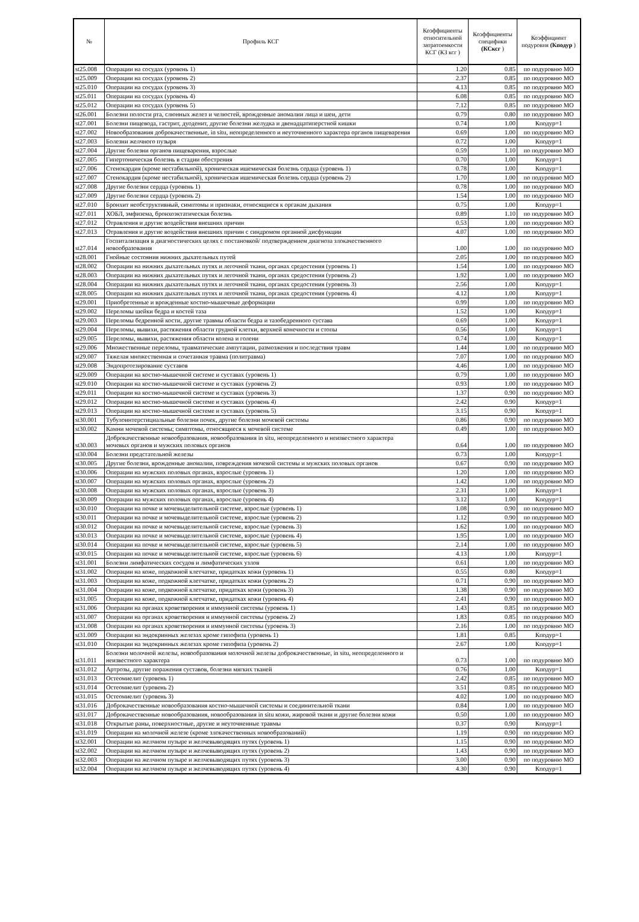| № | Профиль КСГ | Коэффициенты относительной затратоемкости КСГ (КЗ ксг ) | Коэффициенты специфики (КСксг ) | Коэффициент подуровня (Кподур ) |
| --- | --- | --- | --- | --- |
| st25.008 | Операции на сосудах (уровень 1) | 1.20 | 0.85 | по подуровню МО |
| st25.009 | Операции на сосудах (уровень 2) | 2.37 | 0.85 | по подуровню МО |
| st25.010 | Операции на сосудах (уровень 3) | 4.13 | 0.85 | по подуровню МО |
| st25.011 | Операции на сосудах (уровень 4) | 6.08 | 0.85 | по подуровню МО |
| st25.012 | Операции на сосудах (уровень 5) | 7.12 | 0.85 | по подуровню МО |
| st26.001 | Болезни полости рта, слюнных желез и челюстей, врожденные аномалии лица и шеи, дети | 0.79 | 0.80 | по подуровню МО |
| st27.001 | Болезни пищевода, гастрит, дуоденит, другие болезни желудка и двенадцатиперстной кишки | 0.74 | 1.00 | Кподур=1 |
| st27.002 | Новообразования доброкачественные, in situ, неопределенного и неуточненного характера органов пищеварения | 0.69 | 1.00 | по подуровню МО |
| st27.003 | Болезни желчного пузыря | 0.72 | 1.00 | Кподур=1 |
| st27.004 | Другие болезни органов пищеварения, взрослые | 0.59 | 1.10 | по подуровню МО |
| st27.005 | Гипертоническая болезнь в стадии обострения | 0.70 | 1.00 | Кподур=1 |
| st27.006 | Стенокардия (кроме нестабильной), хроническая ишемическая болезнь сердца (уровень 1) | 0.78 | 1.00 | Кподур=1 |
| st27.007 | Стенокардия (кроме нестабильной), хроническая ишемическая болезнь сердца (уровень 2) | 1.70 | 1.00 | по подуровню МО |
| st27.008 | Другие болезни сердца (уровень 1) | 0.78 | 1.00 | по подуровню МО |
| st27.009 | Другие болезни сердца (уровень 2) | 1.54 | 1.00 | по подуровню МО |
| st27.010 | Бронхит необструктивный, симптомы и признаки, относящиеся к органам дыхания | 0.75 | 1.00 | Кподур=1 |
| st27.011 | ХОБЛ, эмфизема, бронхоэктатическая болезнь | 0.89 | 1.10 | по подуровню МО |
| st27.012 | Отравления и другие воздействия внешних причин | 0.53 | 1.00 | по подуровню МО |
| st27.013 | Отравления и другие воздействия внешних причин с синдромом органной дисфункции | 4.07 | 1.00 | по подуровню МО |
| st27.014 | Госпитализация в диагностических целях с постановкой/ подтверждением диагноза злокачественного новообразования | 1.00 | 1.00 | по подуровню МО |
| st28.001 | Гнойные состояния нижних дыхательных путей | 2.05 | 1.00 | по подуровню МО |
| st28.002 | Операции на нижних дыхательных путях и легочной ткани, органах средостения (уровень 1) | 1.54 | 1.00 | по подуровню МО |
| st28.003 | Операции на нижних дыхательных путях и легочной ткани, органах средостения (уровень 2) | 1.92 | 1.00 | по подуровню МО |
| st28.004 | Операции на нижних дыхательных путях и легочной ткани, органах средостения (уровень 3) | 2.56 | 1.00 | Кподур=1 |
| st28.005 | Операции на нижних дыхательных путях и легочной ткани, органах средостения (уровень 4) | 4.12 | 1.00 | Кподур=1 |
| st29.001 | Приобретенные и врожденные костно-мышечные деформации | 0.99 | 1.00 | по подуровню МО |
| st29.002 | Переломы шейки бедра и костей таза | 1.52 | 1.00 | Кподур=1 |
| st29.003 | Переломы бедренной кости, другие травмы области бедра и тазобедренного сустава | 0.69 | 1.00 | Кподур=1 |
| st29.004 | Переломы, вывихи, растяжения области грудной клетки, верхней конечности и стопы | 0.56 | 1.00 | Кподур=1 |
| st29.005 | Переломы, вывихи, растяжения области колена и голени | 0.74 | 1.00 | Кподур=1 |
| st29.006 | Множественные переломы, травматические ампутации, размозжения и последствия травм | 1.44 | 1.00 | по подуровню МО |
| st29.007 | Тяжелая множественная и сочетанная травма (политравма) | 7.07 | 1.00 | по подуровню МО |
| st29.008 | Эндопротезирование суставов | 4.46 | 1.00 | по подуровню МО |
| st29.009 | Операции на костно-мышечной системе и суставах (уровень 1) | 0.79 | 1.00 | по подуровню МО |
| st29.010 | Операции на костно-мышечной системе и суставах (уровень 2) | 0.93 | 1.00 | по подуровню МО |
| st29.011 | Операции на костно-мышечной системе и суставах (уровень 3) | 1.37 | 0.90 | по подуровню МО |
| st29.012 | Операции на костно-мышечной системе и суставах (уровень 4) | 2.42 | 0.90 | Кподур=1 |
| st29.013 | Операции на костно-мышечной системе и суставах (уровень 5) | 3.15 | 0.90 | Кподур=1 |
| st30.001 | Тубулоинтерстициальные болезни почек, другие болезни мочевой системы | 0.86 | 0.90 | по подуровню МО |
| st30.002 | Камни мочевой системы; симптомы, относящиеся к мочевой системе | 0.49 | 1.00 | по подуровню МО |
| st30.003 | Доброкачественные новообразования, новообразования in situ, неопределенного и неизвестного характера мочевых органов и мужских половых органов | 0.64 | 1.00 | по подуровню МО |
| st30.004 | Болезни предстательной железы | 0.73 | 1.00 | Кподур=1 |
| st30.005 | Другие болезни, врожденные аномалии, повреждения мочевой системы и мужских половых органов | 0.67 | 0.90 | по подуровню МО |
| st30.006 | Операции на мужских половых органах, взрослые (уровень 1) | 1.20 | 1.00 | по подуровню МО |
| st30.007 | Операции на мужских половых органах, взрослые (уровень 2) | 1.42 | 1.00 | по подуровню МО |
| st30.008 | Операции на мужских половых органах, взрослые (уровень 3) | 2.31 | 1.00 | Кподур=1 |
| st30.009 | Операции на мужских половых органах, взрослые (уровень 4) | 3.12 | 1.00 | Кподур=1 |
| st30.010 | Операции на почке и мочевыделительной системе, взрослые (уровень 1) | 1.08 | 0.90 | по подуровню МО |
| st30.011 | Операции на почке и мочевыделительной системе, взрослые (уровень 2) | 1.12 | 0.90 | по подуровню МО |
| st30.012 | Операции на почке и мочевыделительной системе, взрослые (уровень 3) | 1.62 | 1.00 | по подуровню МО |
| st30.013 | Операции на почке и мочевыделительной системе, взрослые (уровень 4) | 1.95 | 1.00 | по подуровню МО |
| st30.014 | Операции на почке и мочевыделительной системе, взрослые (уровень 5) | 2.14 | 1.00 | по подуровню МО |
| st30.015 | Операции на почке и мочевыделительной системе, взрослые (уровень 6) | 4.13 | 1.00 | Кподур=1 |
| st31.001 | Болезни лимфатических сосудов и лимфатических узлов | 0.61 | 1.00 | по подуровню МО |
| st31.002 | Операции на коже, подкожной клетчатке, придатках кожи (уровень 1) | 0.55 | 0.80 | Кподур=1 |
| st31.003 | Операции на коже, подкожной клетчатке, придатках кожи (уровень 2) | 0.71 | 0.90 | по подуровню МО |
| st31.004 | Операции на коже, подкожной клетчатке, придатках кожи (уровень 3) | 1.38 | 0.90 | по подуровню МО |
| st31.005 | Операции на коже, подкожной клетчатке, придатках кожи (уровень 4) | 2.41 | 0.90 | по подуровню МО |
| st31.006 | Операции на органах кроветворения и иммунной системы (уровень 1) | 1.43 | 0.85 | по подуровню МО |
| st31.007 | Операции на органах кроветворения и иммунной системы (уровень 2) | 1.83 | 0.85 | по подуровню МО |
| st31.008 | Операции на органах кроветворения и иммунной системы (уровень 3) | 2.16 | 1.00 | по подуровню МО |
| st31.009 | Операции на эндокринных железах кроме гипофиза (уровень 1) | 1.81 | 0.85 | Кподур=1 |
| st31.010 | Операции на эндокринных железах кроме гипофиза (уровень 2) | 2.67 | 1.00 | Кподур=1 |
| st31.011 | Болезни молочной железы, новообразования молочной железы доброкачественные, in situ, неопределенного и неизвестного характера | 0.73 | 1.00 | по подуровню МО |
| st31.012 | Артрозы, другие поражения суставов, болезни мягких тканей | 0.76 | 1.00 | Кподур=1 |
| st31.013 | Остеомиелит (уровень 1) | 2.42 | 0.85 | по подуровню МО |
| st31.014 | Остеомиелит (уровень 2) | 3.51 | 0.85 | по подуровню МО |
| st31.015 | Остеомиелит (уровень 3) | 4.02 | 1.00 | по подуровню МО |
| st31.016 | Доброкачественные новообразования костно-мышечной системы и соединительной ткани | 0.84 | 1.00 | по подуровню МО |
| st31.017 | Доброкачественные новообразования, новообразования in situ кожи, жировой ткани и другие болезни кожи | 0.50 | 1.00 | по подуровню МО |
| st31.018 | Открытые раны, поверхностные, другие и неуточненные травмы | 0.37 | 0.90 | Кподур=1 |
| st31.019 | Операции на молочной железе (кроме злокачественных новообразований) | 1.19 | 0.90 | по подуровню МО |
| st32.001 | Операции на желчном пузыре и желчевыводящих путях (уровень 1) | 1.15 | 0.90 | по подуровню МО |
| st32.002 | Операции на желчном пузыре и желчевыводящих путях (уровень 2) | 1.43 | 0.90 | по подуровню МО |
| st32.003 | Операции на желчном пузыре и желчевыводящих путях (уровень 3) | 3.00 | 0.90 | по подуровню МО |
| st32.004 | Операции на желчном пузыре и желчевыводящих путях (уровень 4) | 4.30 | 0.90 | Кподур=1 |